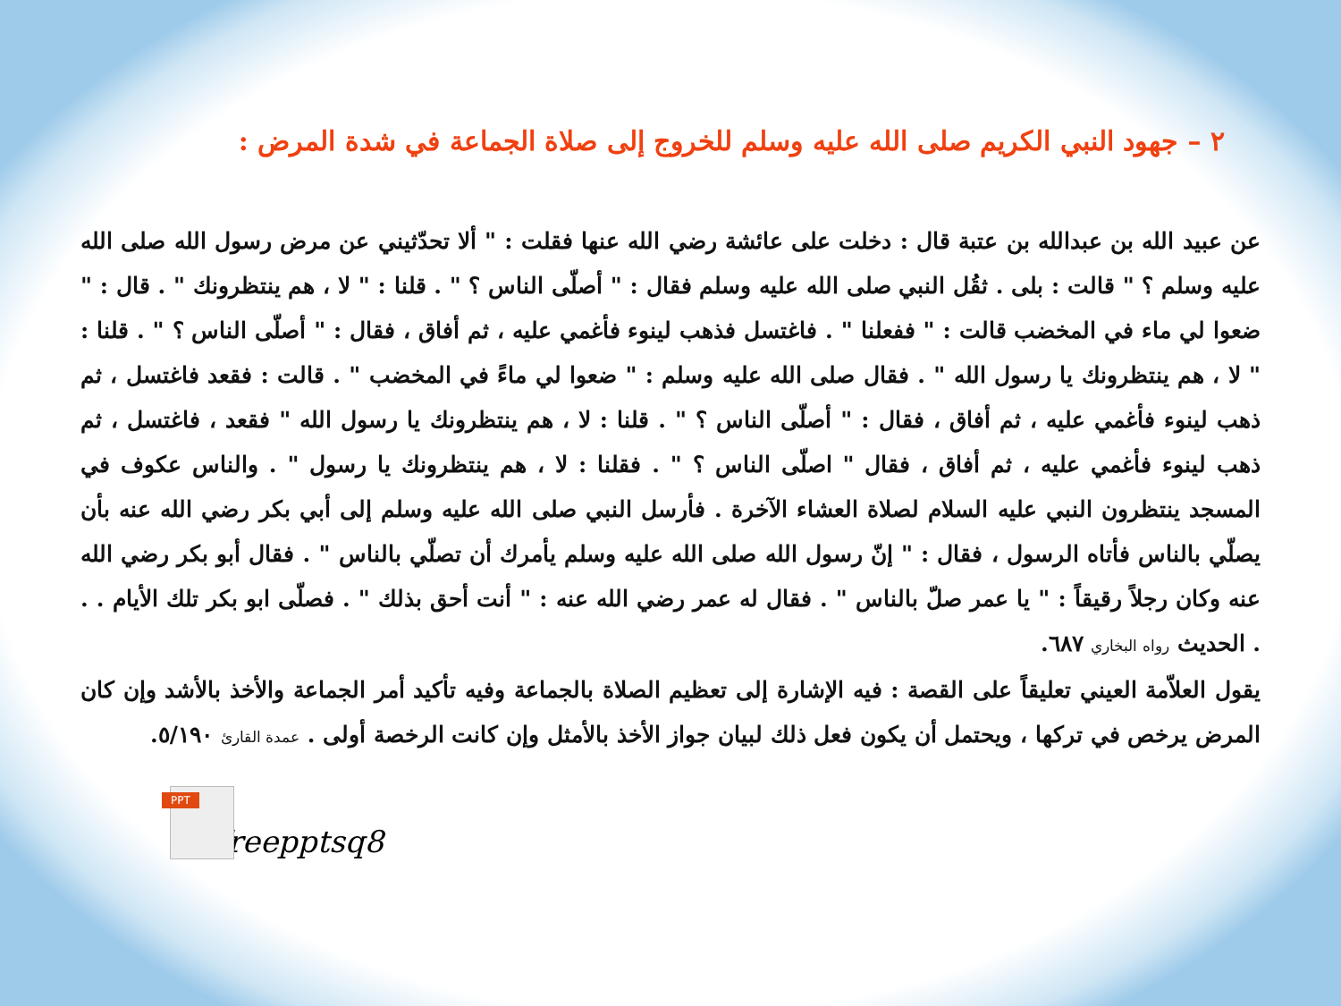٢ – جهود النبي الكريم صلى الله عليه وسلم للخروج إلى صلاة الجماعة في شدة المرض :
عن عبيد الله بن عبدالله بن عتبة قال : دخلت على عائشة رضي الله عنها فقلت : " ألا تحدّثيني عن مرض رسول الله صلى الله عليه وسلم ؟ " قالت : بلى . ثقُل النبي صلى الله عليه وسلم فقال : " أصلّى الناس ؟ " . قلنا : " لا ، هم ينتظرونك " . قال : " ضعوا لي ماء في المخضب قالت : " ففعلنا " . فاغتسل فذهب لينوء فأغمي عليه ، ثم أفاق ، فقال : " أصلّى الناس ؟ " . قلنا : " لا ، هم ينتظرونك يا رسول الله " . فقال صلى الله عليه وسلم : " ضعوا لي ماءً في المخضب " . قالت : فقعد فاغتسل ، ثم ذهب لينوء فأغمي عليه ، ثم أفاق ، فقال : " أصلّى الناس ؟ " . قلنا : لا ، هم ينتظرونك يا رسول الله " فقعد ، فاغتسل ، ثم ذهب لينوء فأغمي عليه ، ثم أفاق ، فقال " اصلّى الناس ؟ " . فقلنا : لا ، هم ينتظرونك يا رسول " . والناس عكوف في المسجد ينتظرون النبي عليه السلام لصلاة العشاء الآخرة . فأرسل النبي صلى الله عليه وسلم إلى أبي بكر رضي الله عنه بأن يصلّي بالناس فأتاه الرسول ، فقال : " إنّ رسول الله صلى الله عليه وسلم يأمرك أن تصلّي بالناس " . فقال أبو بكر رضي الله عنه وكان رجلاً رقيقاً : " يا عمر صلّ بالناس " . فقال له عمر رضي الله عنه : " أنت أحق بذلك " . فصلّى ابو بكر تلك الأيام . . . الحديث رواه البخاري ٦٨٧.
يقول العلاّمة العيني تعليقاً على القصة : فيه الإشارة إلى تعظيم الصلاة بالجماعة وفيه تأكيد أمر الجماعة والأخذ بالأشد وإن كان المرض يرخص في تركها ، ويحتمل أن يكون فعل ذلك لبيان جواز الأخذ بالأمثل وإن كانت الرخصة أولى . عمدة القارئ ٥/١٩٠.
PPT
freepptsq8